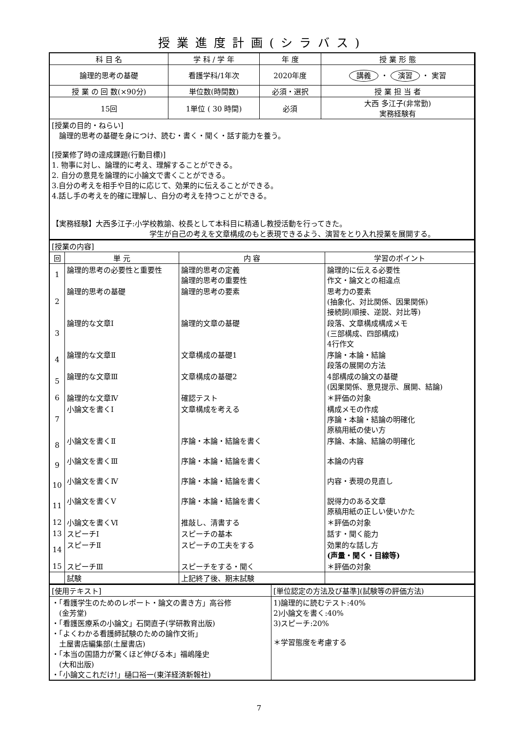授業進度計画(シラバス)
| 科 目 名 | 学 科 / 学 年 | 年 度 | 授 業 形 態 |
| --- | --- | --- | --- |
| 論理的思考の基礎 | 看護学科/1年次 | 2020年度 | 講義 ・ 演習 ・ 実習 |
| 授 業 の 回 数(×90分) | 単位数(時間数) | 必須・選択 | 授 業 担 当 者 |
| 15回 | 1単位 ( 30 時間) | 必須 | 大西 多江子(非常勤) 実務経験有 |
| [授業の目的・ねらい] 論理的思考の基礎を身につけ、読む・書く・聞く・話す能力を養う。 [授業修了時の達成課題(行動目標)] 1. 物事に対し、論理的に考え、理解することができる。 2. 自分の意見を論理的に小論文で書くことができる。 3.自分の考えを相手や目的に応じて、効果的に伝えることができる。 4.話し手の考えを的確に理解し、自分の考えを持つことができる。 【実務経験】大西多江子:小学校教諭、校長として本科目に精通し教授活動を行ってきた。 学生が自己の考えを文章構成のもと表現できるよう、演習をとり入れ授業を展開する。 | | | |
| [授業の内容] | | | |
| 回 | 単 元 | 内 容 | 学習のポイント |
| 1 | 論理的思考の必要性と重要性 | 論理的思考の定義 論理的思考の重要性 | 論理的に伝える必要性 作文・論文との相違点 |
| 2 | 論理的思考の基礎 | 論理的思考の要素 | 思考力の要素 (抽象化、対比関係、因果関係) 接続詞(順接、逆説、対比等) |
| 3 | 論理的な文章Ⅰ | 論理的文章の基礎 | 段落、文章構成構成メモ (三部構成、四部構成) 4行作文 |
| 4 | 論理的な文章Ⅱ | 文章構成の基礎1 | 序論・本論・結論 段落の展開の方法 |
| 5 | 論理的な文章Ⅲ | 文章構成の基礎2 | 4部構成の論文の基礎 (因果関係、意見提示、展開、結論) |
| 6 | 論理的な文章Ⅳ | 確認テスト | ＊評価の対象 |
| 7 | 小論文を書くⅠ | 文章構成を考える | 構成メモの作成 序論・本論・結論の明確化 原稿用紙の使い方 |
| 8 | 小論文を書くⅡ | 序論・本論・結論を書く | 序論、本論、結論の明確化 |
| 9 | 小論文を書くⅢ | 序論・本論・結論を書く | 本論の内容 |
| 10 | 小論文を書くⅣ | 序論・本論・結論を書く | 内容・表現の見直し |
| 11 | 小論文を書くⅤ | 序論・本論・結論を書く | 説得力のある文章 原稿用紙の正しい使いかた |
| 12 | 小論文を書くⅥ | 推敲し、清書する | ＊評価の対象 |
| 13 | スピーチⅠ | スピーチの基本 | 話す・聞く能力 |
| 14 | スピーチⅡ | スピーチの工夫をする | 効果的な話し方 (声量・聞く・目線等) |
| 15 | スピーチⅢ | スピーチをする・聞く | ＊評価の対象 |
| | 試験 | 上記終了後、期末試験 | |
| [使用テキスト] | [単位認定の方法及び基準](試験等の評価方法) |
| ・「看護学生のためのレポート・論文の書き方」高谷修 (金芳堂) ・「看護医療系の小論文」石関直子(学研教育出版) ・「よくわかる看護師試験のための論作文術」 土屋書店編集部(土屋書店) ・「本当の国語力が驚くほど伸びる本」福嶋隆史 (大和出版) ・「小論文これだけ!」樋口裕一(東洋経済新報社) | 1)論理的に読むテスト:40% 2)小論文を書く:40% 3)スピーチ:20% ＊学習態度を考慮する |
7